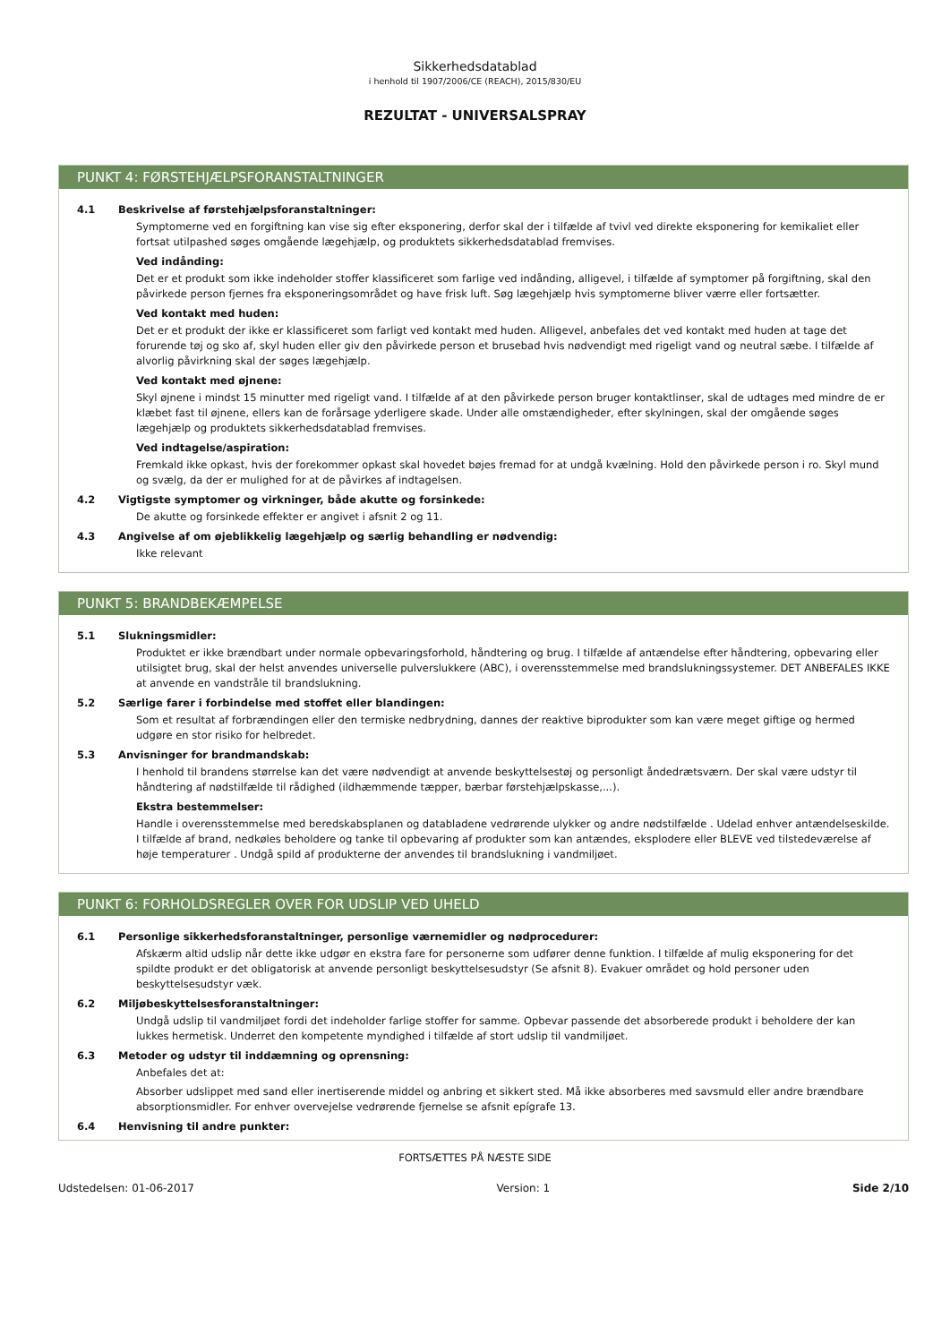Sikkerhedsdatablad
i henhold til 1907/2006/CE (REACH), 2015/830/EU
REZULTAT - UNIVERSALSPRAY
PUNKT 4: FØRSTEHJÆLPSFORANSTALTNINGER
4.1 Beskrivelse af førstehjælpsforanstaltninger:
Symptomerne ved en forgiftning kan vise sig efter eksponering, derfor skal der i tilfælde af tvivl ved direkte eksponering for kemikaliet eller fortsat utilpashed søges omgående lægehjælp, og produktets sikkerhedsdatablad fremvises.
Ved indånding:
Det er et produkt som ikke indeholder stoffer klassificeret som farlige ved indånding, alligevel, i tilfælde af symptomer på forgiftning, skal den påvirkede person fjernes fra eksponeringsområdet og have frisk luft. Søg lægehjælp hvis symptomerne bliver værre eller fortsætter.
Ved kontakt med huden:
Det er et produkt der ikke er klassificeret som farligt ved kontakt med huden. Alligevel, anbefales det ved kontakt med huden at tage det forurende tøj og sko af, skyl huden eller giv den påvirkede person et brusebad hvis nødvendigt med rigeligt vand og neutral sæbe. I tilfælde af alvorlig påvirkning skal der søges lægehjælp.
Ved kontakt med øjnene:
Skyl øjnene i mindst 15 minutter med rigeligt vand. I tilfælde af at den påvirkede person bruger kontaktlinser, skal de udtages med mindre de er klæbet fast til øjnene, ellers kan de forårsage yderligere skade. Under alle omstændigheder, efter skylningen, skal der omgående søges lægehjælp og produktets sikkerhedsdatablad fremvises.
Ved indtagelse/aspiration:
Fremkald ikke opkast, hvis der forekommer opkast skal hovedet bøjes fremad for at undgå kvælning. Hold den påvirkede person i ro. Skyl mund og svælg, da der er mulighed for at de påvirkes af indtagelsen.
4.2 Vigtigste symptomer og virkninger, både akutte og forsinkede:
De akutte og forsinkede effekter er angivet i afsnit 2 og 11.
4.3 Angivelse af om øjeblikkelig lægehjælp og særlig behandling er nødvendig:
Ikke relevant
PUNKT 5: BRANDBEKÆMPELSE
5.1 Slukningsmidler:
Produktet er ikke brændbart under normale opbevaringsforhold, håndtering og brug. I tilfælde af antændelse efter håndtering, opbevaring eller utilsigtet brug, skal der helst anvendes universelle pulverslukkere (ABC), i overensstemmelse med brandslukningssystemer. DET ANBEFALES IKKE at anvende en vandstråle til brandslukning.
5.2 Særlige farer i forbindelse med stoffet eller blandingen:
Som et resultat af forbrændingen eller den termiske nedbrydning, dannes der reaktive biprodukter som kan være meget giftige og hermed udgøre en stor risiko for helbredet.
5.3 Anvisninger for brandmandskab:
I henhold til brandens størrelse kan det være nødvendigt at anvende beskyttelsestøj og personligt åndedrætsværn. Der skal være udstyr til håndtering af nødstilfælde til rådighed (ildhæmmende tæpper, bærbar førstehjælpskasse,...).
Ekstra bestemmelser:
Handle i overensstemmelse med beredskabsplanen og databladene vedrørende ulykker og andre nødstilfælde . Udelad enhver antændelseskilde. I tilfælde af brand, nedkøles beholdere og tanke til opbevaring af produkter som kan antændes, eksplodere eller BLEVE ved tilstedeværelse af høje temperaturer . Undgå spild af produkterne der anvendes til brandslukning i vandmiljøet.
PUNKT 6: FORHOLDSREGLER OVER FOR UDSLIP VED UHELD
6.1 Personlige sikkerhedsforanstaltninger, personlige værnemidler og nødprocedurer:
Afskærm altid udslip når dette ikke udgør en ekstra fare for personerne som udfører denne funktion. I tilfælde af mulig eksponering for det spildte produkt er det obligatorisk at anvende personligt beskyttelsesudstyr (Se afsnit 8). Evakuer området og hold personer uden beskyttelsesudstyr væk.
6.2 Miljøbeskyttelsesforanstaltninger:
Undgå udslip til vandmiljøet fordi det indeholder farlige stoffer for samme. Opbevar passende det absorberede produkt i beholdere der kan lukkes hermetisk. Underret den kompetente myndighed i tilfælde af stort udslip til vandmiljøet.
6.3 Metoder og udstyr til inddæmning og oprensning:
Anbefales det at:
Absorber udslippet med sand eller inertiserende middel og anbring et sikkert sted. Må ikke absorberes med savsmuld eller andre brændbare absorptionsmidler. For enhver overvejelse vedrørende fjernelse se afsnit epígrafe 13.
6.4 Henvisning til andre punkter:
FORTSÆTTES PÅ NÆSTE SIDE
Udstedelsen: 01-06-2017 Version: 1 Side 2/10